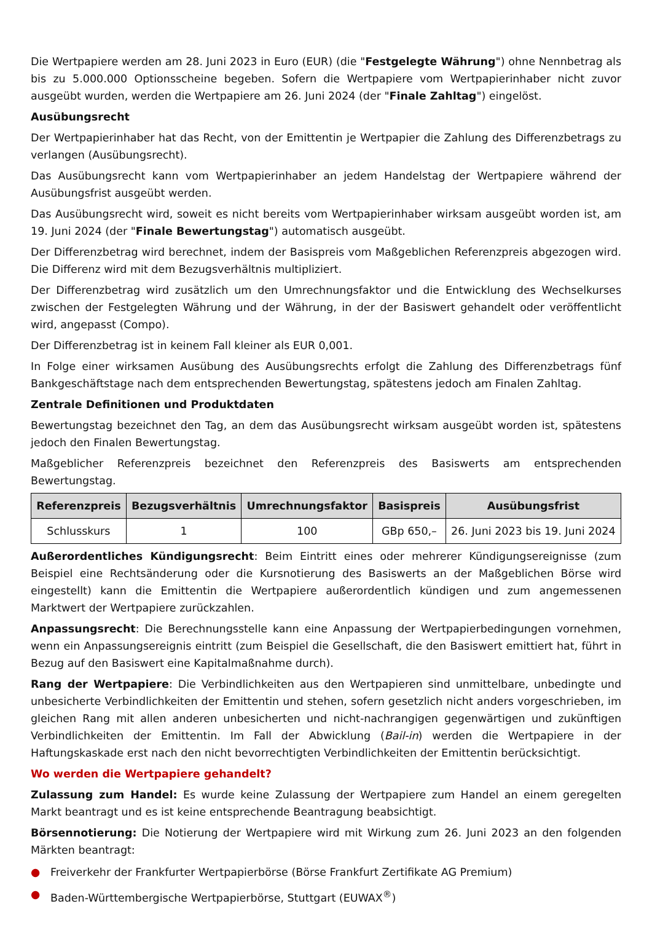Die Wertpapiere werden am 28. Juni 2023 in Euro (EUR) (die "Festgelegte Währung") ohne Nennbetrag als bis zu 5.000.000 Optionsscheine begeben. Sofern die Wertpapiere vom Wertpapierinhaber nicht zuvor ausgeübt wurden, werden die Wertpapiere am 26. Juni 2024 (der "Finale Zahltag") eingelöst.
Ausübungsrecht
Der Wertpapierinhaber hat das Recht, von der Emittentin je Wertpapier die Zahlung des Differenzbetrags zu verlangen (Ausübungsrecht).
Das Ausübungsrecht kann vom Wertpapierinhaber an jedem Handelstag der Wertpapiere während der Ausübungsfrist ausgeübt werden.
Das Ausübungsrecht wird, soweit es nicht bereits vom Wertpapierinhaber wirksam ausgeübt worden ist, am 19. Juni 2024 (der "Finale Bewertungstag") automatisch ausgeübt.
Der Differenzbetrag wird berechnet, indem der Basispreis vom Maßgeblichen Referenzpreis abgezogen wird. Die Differenz wird mit dem Bezugsverhältnis multipliziert.
Der Differenzbetrag wird zusätzlich um den Umrechnungsfaktor und die Entwicklung des Wechselkurses zwischen der Festgelegten Währung und der Währung, in der der Basiswert gehandelt oder veröffentlicht wird, angepasst (Compo).
Der Differenzbetrag ist in keinem Fall kleiner als EUR 0,001.
In Folge einer wirksamen Ausübung des Ausübungsrechts erfolgt die Zahlung des Differenzbetrags fünf Bankgeschäftstage nach dem entsprechenden Bewertungstag, spätestens jedoch am Finalen Zahltag.
Zentrale Definitionen und Produktdaten
Bewertungstag bezeichnet den Tag, an dem das Ausübungsrecht wirksam ausgeübt worden ist, spätestens jedoch den Finalen Bewertungstag.
Maßgeblicher Referenzpreis bezeichnet den Referenzpreis des Basiswerts am entsprechenden Bewertungstag.
| Referenzpreis | Bezugsverhältnis | Umrechnungsfaktor | Basispreis | Ausübungsfrist |
| --- | --- | --- | --- | --- |
| Schlusskurs | 1 | 100 | GBp 650,– | 26. Juni 2023 bis 19. Juni 2024 |
Außerordentliches Kündigungsrecht: Beim Eintritt eines oder mehrerer Kündigungsereignisse (zum Beispiel eine Rechtsänderung oder die Kursnotierung des Basiswerts an der Maßgeblichen Börse wird eingestellt) kann die Emittentin die Wertpapiere außerordentlich kündigen und zum angemessenen Marktwert der Wertpapiere zurückzahlen.
Anpassungsrecht: Die Berechnungsstelle kann eine Anpassung der Wertpapierbedingungen vornehmen, wenn ein Anpassungsereignis eintritt (zum Beispiel die Gesellschaft, die den Basiswert emittiert hat, führt in Bezug auf den Basiswert eine Kapitalmaßnahme durch).
Rang der Wertpapiere: Die Verbindlichkeiten aus den Wertpapieren sind unmittelbare, unbedingte und unbesicherte Verbindlichkeiten der Emittentin und stehen, sofern gesetzlich nicht anders vorgeschrieben, im gleichen Rang mit allen anderen unbesicherten und nicht-nachrangigen gegenwärtigen und zukünftigen Verbindlichkeiten der Emittentin. Im Fall der Abwicklung (Bail-in) werden die Wertpapiere in der Haftungskaskade erst nach den nicht bevorrechtigten Verbindlichkeiten der Emittentin berücksichtigt.
Wo werden die Wertpapiere gehandelt?
Zulassung zum Handel: Es wurde keine Zulassung der Wertpapiere zum Handel an einem geregelten Markt beantragt und es ist keine entsprechende Beantragung beabsichtigt.
Börsennotierung: Die Notierung der Wertpapiere wird mit Wirkung zum 26. Juni 2023 an den folgenden Märkten beantragt:
● Freiverkehr der Frankfurter Wertpapierbörse (Börse Frankfurt Zertifikate AG Premium)
● Baden-Württembergische Wertpapierbörse, Stuttgart (EUWAX<sup>®</sup>)